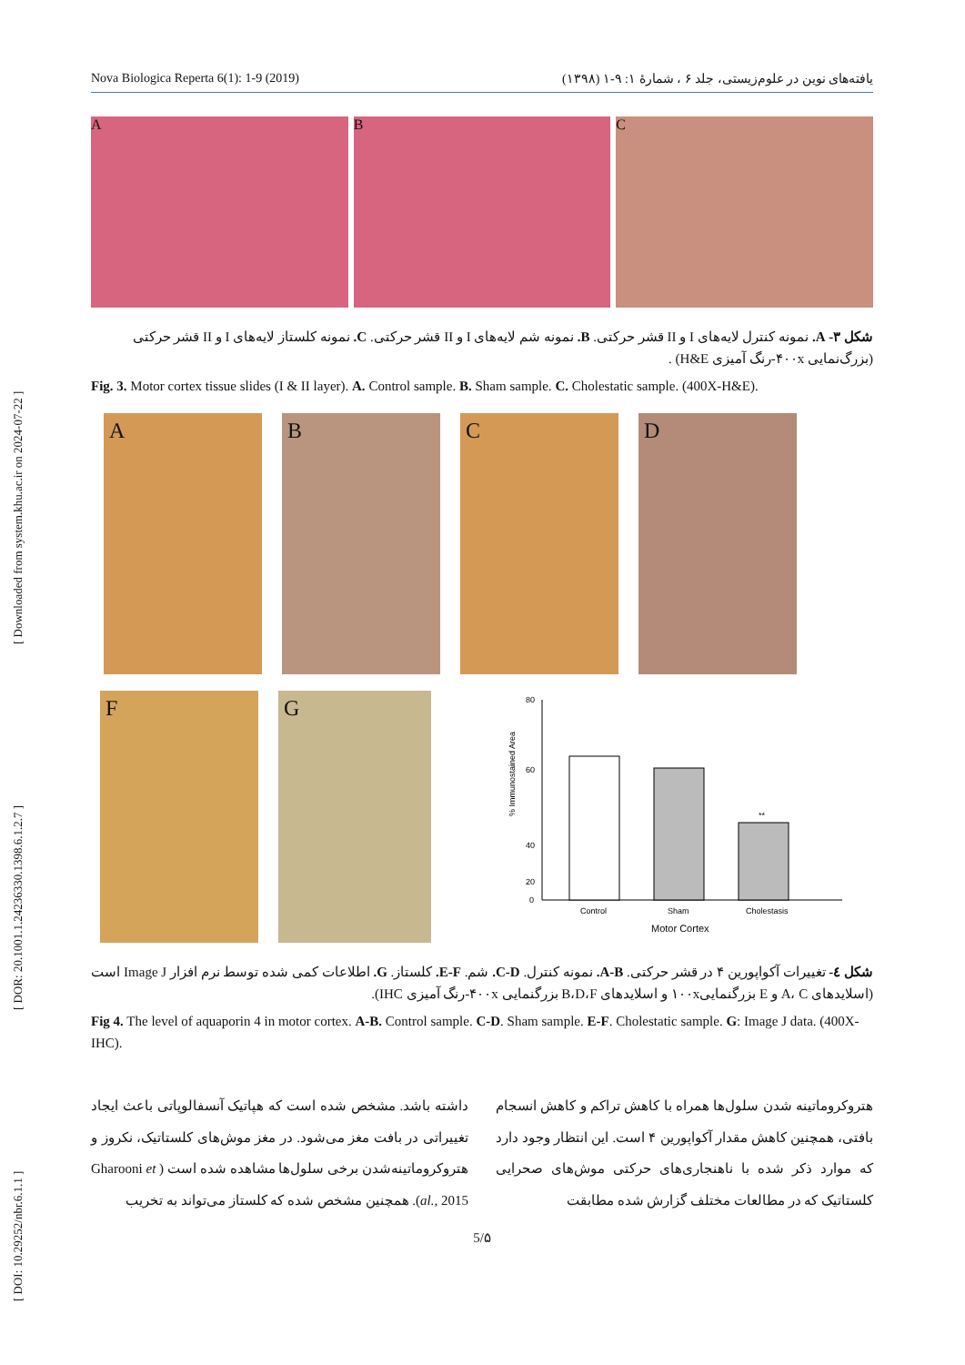Nova Biologica Reperta 6(1): 1-9 (2019) یافته‌های نوین در علوم‌زیستی، جلد ۶ ، شمارهٔ ۱: ۹-۱ (۱۳۹۸)
[ DOI: 10.29252/nbr.6.1.1 ] [ DOR: 20.1001.1.24236330.1398.6.1.2.7 ] [ Downloaded from system.khu.ac.ir on 2024-07-22 ]
A B C
شکل ۳- A. نمونه کنترل لایه‌های I و II قشر حرکتی. B. نمونه شم لایه‌های I و II قشر حرکتی. C. نمونه کلستاز لایه‌های I و II قشر حرکتی (بزرگ‌نمایی ۴۰۰x-رنگ آمیزی H&E) .
Fig. 3. Motor cortex tissue slides (I & II layer). A. Control sample. B. Sham sample. C. Cholestatic sample. (400X-H&E).
A B C D
F G
80
60
40
% Immunostained Area
20
0
Control
Sham
Cholestasis
Motor Cortex
**
شکل ٤- تغییرات آکواپورین ۴ در قشر حرکتی. A-B. نمونه کنترل. C-D. شم. E-F. کلستاز. G. اطلاعات کمی شده توسط نرم افزار Image J است (اسلایدهای A، C و E بزرگنمایی۱۰۰x و اسلایدهای B،D،F بزرگنمایی ۴۰۰x-رنگ آمیزی IHC).
Fig 4. The level of aquaporin 4 in motor cortex. A-B. Control sample. C-D. Sham sample. E-F. Cholestatic sample. G: Image J data. (400X-IHC).
هتروکروماتینه شدن سلول‌ها همراه با کاهش تراکم و کاهش انسجام بافتی، همچنین کاهش مقدار آکواپورین ۴ است. این انتظار وجود دارد که موارد ذکر شده با ناهنجاری‌های حرکتی موش‌های صحرایی کلستاتیک که در مطالعات مختلف گزارش شده مطابقت
داشته باشد. مشخص شده است که هپاتیک آنسفالوپاتی باعث ایجاد تغییراتی در بافت مغز می‌شود. در مغز موش‌های کلستاتیک، نکروز و هتروکروماتینه‌شدن برخی سلول‌ها مشاهده شده است ( Gharooni et al., 2015). همچنین مشخص شده که کلستاز می‌تواند به تخریب
5/۵